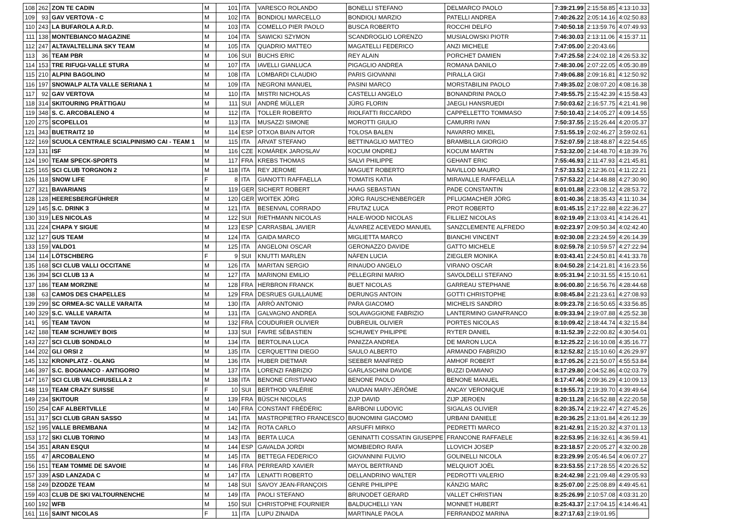| 108 | 262 | ZON TE CADIN | M | 101 | ITA | VARESCO ROLANDO | BONELLI STEFANO | DELMARCO PAOLO | 7:39:21.99 | 2:15:58.85 | 4:13:10.33 |
| 109 | 93 | GAV VERTOVA - C | M | 102 | ITA | BONDIOLI MARCELLO | BONDIOLI MARZIO | PATELLI ANDREA | 7:40:26.22 | 2:05:14.16 | 4:02:50.83 |
| 110 | 243 | LA BUFAROLA A.R.D. | M | 103 | ITA | COMELLO PIER PAOLO | BUSCA ROBERTO | ROCCHI DELFO | 7:40:50.18 | 2:13:59.76 | 4:07:49.93 |
| 111 | 138 | MONTEBIANCO MAGAZINE | M | 104 | ITA | SAWICKI SZYMON | SCANDROGLIO LORENZO | MUSIALOWSKI PIOTR | 7:46:30.03 | 2:13:11.06 | 4:15:37.11 |
| 112 | 247 | ALTAVALTELLINA SKY TEAM | M | 105 | ITA | QUADRIO MATTEO | MAGATELLI FEDERICO | ANZI MICHELE | 7:47:05.00 | 2:20:43.66 | |
| 113 | 36 | TEAM PBR | M | 106 | SUI | BUCHS ERIC | REY ALAIN | PORCHET DAMIEN | 7:47:25.58 | 2:24:02.18 | 4:26:53.32 |
| 114 | 153 | TRE RIFUGI-VALLE STURA | M | 107 | ITA | IAVELLI GIANLUCA | PIGAGLIO ANDREA | ROMANA DANILO | 7:48:30.06 | 2:07:22.05 | 4:05:30.89 |
| 115 | 210 | ALPINI BAGOLINO | M | 108 | ITA | LOMBARDI CLAUDIO | PARIS GIOVANNI | PIRALLA GIGI | 7:49:06.88 | 2:09:16.81 | 4:12:50.92 |
| 116 | 197 | SNOWALP ALTA VALLE SERIANA 1 | M | 109 | ITA | NEGRONI MANUEL | PASINI MARCO | MORSTABILINI PAOLO | 7:49:35.02 | 2:08:07.20 | 4:08:16.38 |
| 117 | 92 | GAV VERTOVA | M | 110 | ITA | MISTRI NICHOLAS | CASTELLI ANGELO | BONANDRINI PAOLO | 7:49:55.75 | 2:15:42.39 | 4:15:58.43 |
| 118 | 314 | SKITOURING PRÄTTIGAU | M | 111 | SUI | ANDRÉ MÜLLER | JÜRG FLORIN | JAEGLI HANSRUEDI | 7:50:03.62 | 2:16:57.75 | 4:21:41.98 |
| 119 | 348 | S. C. ARCOBALENO 4 | M | 112 | ITA | TOLLER ROBERTO | RIOLFATTI RICCARDO | CAPPELLETTO TOMMASO | 7:50:10.43 | 2:14:05.27 | 4:09:14.55 |
| 120 | 275 | SCOPELLO1 | M | 113 | ITA | MUSAZZI SIMONE | MOROTTI GIULIO | CAMURRI IVAN | 7:50:37.55 | 2:15:26.44 | 4:20:05.37 |
| 121 | 343 | BUETRAITZ 10 | M | 114 | ESP | OTXOA BIAIN AITOR | TOLOSA BALEN | NAVARRO MIKEL | 7:51:55.19 | 2:02:46.27 | 3:59:02.61 |
| 122 | 169 | SCUOLA CENTRALE SCIALPINISMO CAI - TEAM 1 | M | 115 | ITA | ARVAT STEFANO | BETTINAGLIO MATTEO | BRAMBILLA GIORGIO | 7:52:07.59 | 2:18:48.87 | 4:22:54.65 |
| 123 | 131 | ISF | M | 116 | CZE | KOMÁREK JAROSLAV | KOCUM ONDREJ | KOCUM MARTIN | 7:53:32.00 | 2:14:48.70 | 4:18:39.76 |
| 124 | 190 | TEAM SPECK-SPORTS | M | 117 | FRA | KREBS THOMAS | SALVI PHILIPPE | GEHANT ERIC | 7:55:46.93 | 2:11:47.93 | 4:21:45.81 |
| 125 | 165 | SCI CLUB TORGNON 2 | M | 118 | ITA | REY JEROME | MAGUET ROBERTO | NAVILLOD MAURO | 7:57:33.53 | 2:12:36.01 | 4:11:22.21 |
| 126 | 118 | SNOW LIFE | F | 8 | ITA | GIANOTTI RAFFAELLA | TOMATIS KATIA | MIRAVALLE RAFFAELLA | 7:57:53.22 | 2:14:48.88 | 4:27:30.90 |
| 127 | 321 | BAVARIANS | M | 119 | GER | SICHERT ROBERT | HAAG SEBASTIAN | PADE CONSTANTIN | 8:01:01.88 | 2:23:08.12 | 4:28:53.72 |
| 128 | 128 | HEERESBERGFÜHRER | M | 120 | GER | WOITEK JÖRG | JÖRG RAUSCHENBERGER | PFLUGMACHER JÖRG | 8:01:40.36 | 2:18:35.43 | 4:11:10.34 |
| 129 | 145 | S.C. DRINK 3 | M | 121 | ITA | BESENVAL CORRADO | FRUTAZ LUCA | PROT ROBERTO | 8:01:45.15 | 2:17:22.88 | 4:22:36.27 |
| 130 | 319 | LES NICOLAS | M | 122 | SUI | RIETHMANN NICOLAS | HALE-WOOD NICOLAS | FILLIEZ NICOLAS | 8:02:19.49 | 2:13:03.41 | 4:14:26.41 |
| 131 | 224 | CHAPA Y SIGUE | M | 123 | ESP | CARRASBAL JAVIER | ÁLVAREZ ACEVEDO MANUEL | SANZCLEMENTE ALFREDO | 8:02:23.97 | 2:09:50.34 | 4:02:42.40 |
| 132 | 127 | GUS TEAM | M | 124 | ITA | GAIDA MARCO | MIGLIETTA MARCO | BIANCHI VINCENT | 8:02:30.08 | 2:23:24.59 | 4:26:14.39 |
| 133 | 159 | VALDO1 | M | 125 | ITA | ANGELONI OSCAR | GERONAZZO DAVIDE | GATTO MICHELE | 8:02:59.78 | 2:10:59.57 | 4:27:22.94 |
| 134 | 114 | LÖTSCHBERG | F | 9 | SUI | KNUTTI MARLEN | NÄFEN LUCIA | ZIEGLER MONIKA | 8:03:43.41 | 2:24:50.81 | 4:41:33.78 |
| 135 | 168 | SCI CLUB VALLI OCCITANE | M | 126 | ITA | MARITAN SERGIO | RINAUDO ANGELO | VIRANO OSCAR | 8:04:50.28 | 2:14:21.81 | 4:16:23.56 |
| 136 | 394 | SCI CLUB 13 A | M | 127 | ITA | MARINONI EMILIO | PELLEGRINI MARIO | SAVOLDELLI STEFANO | 8:05:31.94 | 2:10:31.55 | 4:15:10.61 |
| 137 | 186 | TEAM MORZINE | M | 128 | FRA | HERBRON FRANCK | BUET NICOLAS | GARREAU STEPHANE | 8:06:00.80 | 2:16:56.76 | 4:28:44.68 |
| 138 | 63 | CAMOS DES CHAPELLES | M | 129 | FRA | DESRUES GUILLAUME | DERUNGS ANTOIN | GOTTI CHRISTOPHE | 8:08:45.84 | 2:21:23.61 | 4:27:08.93 |
| 139 | 299 | SC ORMEA-SC VALLE VARAITA | M | 130 | ITA | ARRÒ ANTONIO | PARA GIACOMO | MICHELIS SANDRO | 8:09:23.78 | 2:16:50.65 | 4:33:56.85 |
| 140 | 329 | S.C. VALLE VARAITA | M | 131 | ITA | GALVAGNO ANDREA | SOLAVAGGIONE FABRIZIO | LANTERMINO GIANFRANCO | 8:09:33.94 | 2:19:07.88 | 4:25:52.38 |
| 141 | 95 | TEAM TAVON | M | 132 | FRA | COUDURIER OLIVIER | DUBREUIL OLIVIER | PORTES NICOLAS | 8:10:09.42 | 2:18:44.74 | 4:32:15.84 |
| 142 | 188 | TEAM SCHUWEY BOIS | M | 133 | SUI | FAVRE SÉBASTIEN | SCHUWEY PHILIPPE | RYTER DANIEL | 8:11:52.39 | 2:22:00.82 | 4:30:54.01 |
| 143 | 227 | SCI CLUB SONDALO | M | 134 | ITA | BERTOLINA LUCA | PANIZZA ANDREA | DE MARON LUCA | 8:12:25.22 | 2:16:10.08 | 4:35:16.77 |
| 144 | 202 | GLI ORSI 2 | M | 135 | ITA | CERQUETTINI DIEGO | SAULO ALBERTO | ARMANDO FABRIZIO | 8:12:52.82 | 2:15:10.60 | 4:26:29.97 |
| 145 | 132 | KRONPLATZ - OLANG | M | 136 | ITA | HUBER DIETMAR | SEEBER MANFRED | AMHOF ROBERT | 8:17:05.26 | 2:21:50.07 | 4:55:53.84 |
| 146 | 397 | S.C. BOGNANCO - ANTIGORIO | M | 137 | ITA | LORENZI FABRIZIO | GARLASCHINI DAVIDE | BUZZI DAMIANO | 8:17:29.80 | 2:04:52.86 | 4:02:03.79 |
| 147 | 167 | SCI CLUB VALCHIUSELLA 2 | M | 138 | ITA | BENONE CRISTIANO | BENONE PAOLO | BENONE MANUEL | 8:17:47.46 | 2:09:36.29 | 4:10:09.13 |
| 148 | 119 | TEAM CRAZY SUISSE | F | 10 | SUI | BERTHOD VALÉRIE | VAUDAN MARY-JÉRÔME | ANCAY VERONIQUE | 8:19:55.73 | 2:19:39.70 | 4:39:49.64 |
| 149 | 234 | SKITOUR | M | 139 | FRA | BÜSCH NICOLAS | ZIJP DAVID | ZIJP JEROEN | 8:20:11.28 | 2:16:52.88 | 4:22:20.58 |
| 150 | 254 | CAF ALBERTVILLE | M | 140 | FRA | CONSTANT FRÉDÉRIC | BARBONI LUDOVIC | SIGALAS OLIVIER | 8:20:35.74 | 2:19:22.47 | 4:27:45.26 |
| 151 | 317 | SCI CLUB GRAN SASSO | M | 141 | ITA | MASTROPIETRO FRANCESCO | BUONOMINI GIACOMO | URBANI DANIELE | 8:20:36.25 | 2:13:01.84 | 4:26:12.39 |
| 152 | 195 | VALLE BREMBANA | M | 142 | ITA | ROTA CARLO | ARSUFFI MIRKO | PEDRETTI MARCO | 8:21:42.91 | 2:15:20.32 | 4:37:01.13 |
| 153 | 172 | SKI CLUB TORINO | M | 143 | ITA | BERTA LUCA | GENINATTI COSSATIN GIUSEPPE | FRANCONE RAFFAELE | 8:22:53.95 | 2:16:32.61 | 4:36:59.41 |
| 154 | 351 | ARAN ESQUI | M | 144 | ESP | GAVALDA JORDI | MOMBIEDRO RAFA | LLOVICH JOSEP | 8:23:18.57 | 2:20:05.27 | 4:32:00.28 |
| 155 | 47 | ARCOBALENO | M | 145 | ITA | BETTEGA FEDERICO | GIOVANNINI FULVIO | GOLINELLI NICOLA | 8:23:29.99 | 2:05:46.54 | 4:06:07.27 |
| 156 | 151 | TEAM TOMME DE SAVOIE | M | 146 | FRA | PERREARD XAVIER | MAYOL BERTRAND | MELQUIOT JOËL | 8:23:53.55 | 2:17:28.55 | 4:20:26.52 |
| 157 | 339 | ASD LANZADA C | M | 147 | ITA | LENATTI ROBERTO | DELLANDRINO WALTER | PEDROTTI VALERIO | 8:24:42.98 | 2:21:09.48 | 4:29:05.93 |
| 158 | 249 | DZODZE TEAM | M | 148 | SUI | SAVOY JEAN-FRANÇOIS | GENRE PHILIPPE | KÄNZIG MARC | 8:25:07.00 | 2:25:08.89 | 4:49:45.61 |
| 159 | 403 | CLUB DE SKI VALTOURNENCHE | M | 149 | ITA | PAOLI STEFANO | BRUNODET GERARD | VALLET CHRISTIAN | 8:25:26.99 | 2:10:57.08 | 4:03:31.20 |
| 160 | 192 | WFB | M | 150 | SUI | CHRISTOPHE FOURNIER | BALDUCHELLI YAN | MONNET HUBERT | 8:25:43.37 | 2:17:04.15 | 4:14:46.41 |
| 161 | 116 | SAINT NICOLAS | F | 11 | ITA | LUPU ZINAIDA | MARTINALE PAOLA | FERRANDOZ MARINA | 8:27:17.63 | 2:19:01.95 | |